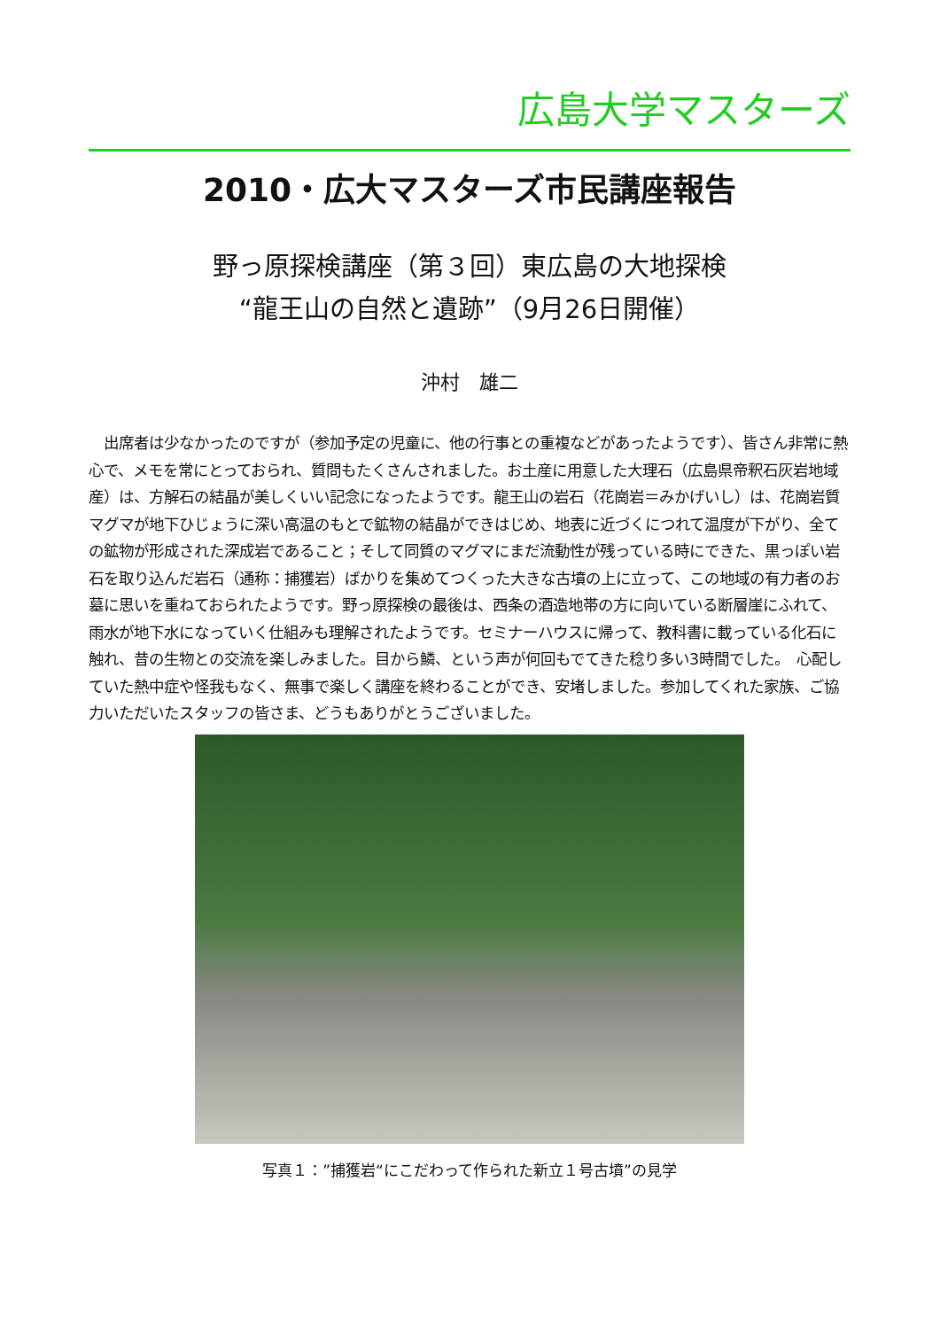広島大学マスターズ
2010・広大マスターズ市民講座報告
野っ原探検講座（第３回）東広島の大地探検
“龍王山の自然と遺跡”（9月26日開催）
沖村　雄二
　出席者は少なかったのですが（参加予定の児童に、他の行事との重複などがあったようです）、皆さん非常に熱心で、メモを常にとっておられ、質問もたくさんされました。お土産に用意した大理石（広島県帝釈石灰岩地域産）は、方解石の結晶が美しくいい記念になったようです。龍王山の岩石（花崗岩＝みかげいし）は、花崗岩質マグマが地下ひじょうに深い高温のもとで鉱物の結晶ができはじめ、地表に近づくにつれて温度が下がり、全ての鉱物が形成された深成岩であること；そして同質のマグマにまだ流動性が残っている時にできた、黒っぽい岩石を取り込んだ岩石（通称：捕獲岩）ばかりを集めてつくった大きな古墳の上に立って、この地域の有力者のお墓に思いを重ねておられたようです。野っ原探検の最後は、西条の酒造地帯の方に向いている断層崖にふれて、雨水が地下水になっていく仕組みも理解されたようです。セミナーハウスに帰って、教科書に載っている化石に触れ、昔の生物との交流を楽しみました。目から鱗、という声が何回もでてきた稔り多い3時間でした。　心配していた熱中症や怪我もなく、無事で楽しく講座を終わることができ、安堵しました。参加してくれた家族、ご協力いただいたスタッフの皆さま、どうもありがとうございました。
写真１：”捕獲岩“にこだわって作られた新立１号古墳”の見学